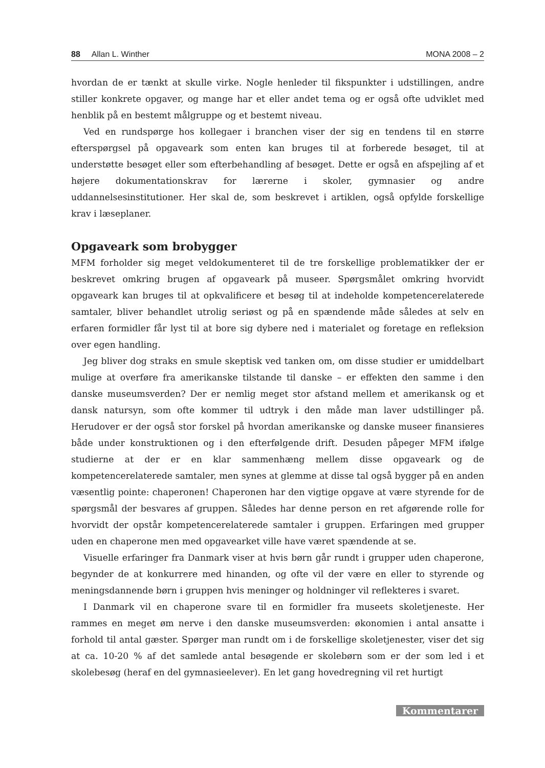88 Allan L. Winther MONA 2008 – 2
hvordan de er tænkt at skulle virke. Nogle henleder til fikspunkter i udstillingen, andre stiller konkrete opgaver, og mange har et eller andet tema og er også ofte udviklet med henblik på en bestemt målgruppe og et bestemt niveau.
Ved en rundspørge hos kollegaer i branchen viser der sig en tendens til en større efterspørgsel på opgaveark som enten kan bruges til at forberede besøget, til at understøtte besøget eller som efterbehandling af besøget. Dette er også en afspejling af et højere dokumentationskrav for lærerne i skoler, gymnasier og andre uddannelsesinstitutioner. Her skal de, som beskrevet i artiklen, også opfylde forskellige krav i læseplaner.
Opgaveark som brobygger
MFM forholder sig meget veldokumenteret til de tre forskellige problematikker der er beskrevet omkring brugen af opgaveark på museer. Spørgsmålet omkring hvorvidt opgaveark kan bruges til at opkvalificere et besøg til at indeholde kompetencerelaterede samtaler, bliver behandlet utrolig seriøst og på en spændende måde således at selv en erfaren formidler får lyst til at bore sig dybere ned i materialet og foretage en refleksion over egen handling.
Jeg bliver dog straks en smule skeptisk ved tanken om, om disse studier er umiddelbart mulige at overføre fra amerikanske tilstande til danske – er effekten den samme i den danske museumsverden? Der er nemlig meget stor afstand mellem et amerikansk og et dansk natursyn, som ofte kommer til udtryk i den måde man laver udstillinger på. Herudover er der også stor forskel på hvordan amerikanske og danske museer finansieres både under konstruktionen og i den efterfølgende drift. Desuden påpeger MFM ifølge studierne at der er en klar sammenhæng mellem disse opgaveark og de kompetencerelaterede samtaler, men synes at glemme at disse tal også bygger på en anden væsentlig pointe: chaperonen! Chaperonen har den vigtige opgave at være styrende for de spørgsmål der besvares af gruppen. Således har denne person en ret afgørende rolle for hvorvidt der opstår kompetencerelaterede samtaler i gruppen. Erfaringen med grupper uden en chaperone men med opgavearket ville have været spændende at se.
Visuelle erfaringer fra Danmark viser at hvis børn går rundt i grupper uden chaperone, begynder de at konkurrere med hinanden, og ofte vil der være en eller to styrende og meningsdannende børn i gruppen hvis meninger og holdninger vil reflekteres i svaret.
I Danmark vil en chaperone svare til en formidler fra museets skoletjeneste. Her rammes en meget øm nerve i den danske museumsverden: økonomien i antal ansatte i forhold til antal gæster. Spørger man rundt om i de forskellige skoletjenester, viser det sig at ca. 10-20 % af det samlede antal besøgende er skolebørn som er der som led i et skolebesøg (heraf en del gymnasieelever). En let gang hovedregning vil ret hurtigt
Kommentarer